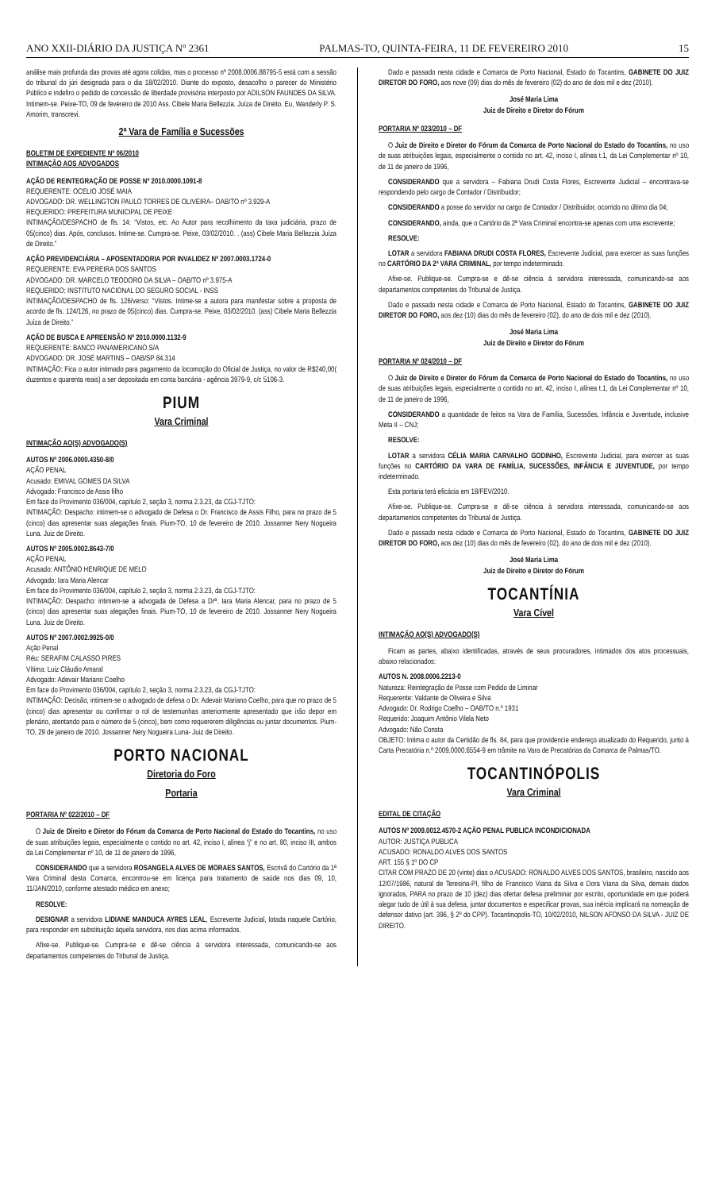ANO XXII-DIÁRIO DA JUSTIÇA Nº 2361 PALMAS-TO, QUINTA-FEIRA, 11 DE FEVEREIRO 2010 15
análise mais profunda das provas até agora colidas, mas o processo nº 2008.0006.88795-5 está com a sessão do tribunal do júri designada para o dia 18/02/2010. Diante do exposto, desacolho o parecer do Ministério Público e indefiro o pedido de concessão de liberdade provisória interposto por ADILSON FAUNDES DA SILVA. Intimem-se. Peixe-TO, 09 de fevereiro de 2010 Ass. Cibele Maria Bellezzia. Juíza de Direito. Eu, Wanderly P. S. Amorim, transcrevi.
2ª Vara de Família e Sucessões
BOLETIM DE EXPEDIENTE Nº 06/2010
INTIMAÇÃO AOS ADVOGADOS
AÇÃO DE REINTEGRAÇÃO DE POSSE Nº 2010.0000.1091-8
REQUERENTE: OCELIO JOSÉ MAIA
ADVOGADO: DR. WELLINGTON PAULO TORRES DE OLIVEIRA– OAB/TO nº 3.929-A
REQUERIDO: PREFEITURA MUNICIPAL DE PEIXE
INTIMAÇÃO/DESPACHO de fls. 14: “Vistos, etc. Ao Autor para recolhimento da taxa judiciária, prazo de 05(cinco) dias. Após, conclusos. Intime-se. Cumpra-se. Peixe, 03/02/2010. . (ass) Cibele Maria Bellezzia Juíza de Direito.”
AÇÃO PREVIDENCIÁRIA – APOSENTADORIA POR INVALIDEZ Nº 2007.0003.1724-0
REQUERENTE: EVA PEREIRA DOS SANTOS
ADVOGADO: DR. MARCELO TEODORO DA SILVA – OAB/TO nº 3.975-A
REQUERIDO: INSTITUTO NACIONAL DO SEGURO SOCIAL - INSS
INTIMAÇÃO/DESPACHO de fls. 126/verso: “Vistos. Intime-se a autora para manifestar sobre a proposta de acordo de fls. 124/126, no prazo de 05(cinco) dias. Cumpra-se. Peixe, 03/02/2010. (ass) Cibele Maria Bellezzia Juíza de Direito.”
AÇÃO DE BUSCA E APREENSÃO Nº 2010.0000.1132-9
REQUERENTE: BANCO PANAMERICANO S/A
ADVOGADO: DR. JOSÉ MARTINS – OAB/SP 84.314
INTIMAÇÃO: Fica o autor intimado para pagamento da locomoção do Oficial de Justiça, no valor de R$240,00( duzentos e quarenta reais) a ser depositada em conta bancária - agência 3979-9, c/c 5106-3.
PIUM
Vara Criminal
INTIMAÇÃO AO(S) ADVOGADO(S)
AUTOS Nº 2006.0000.4350-8/0
AÇÃO PENAL
Acusado: EMIVAL GOMES DA SILVA
Advogado: Francisco de Assis filho
Em face do Provimento 036/004, capítulo 2, seção 3, norma 2.3.23, da CGJ-TJTO:
INTIMAÇÃO: Despacho: intimem-se o advogado de Defesa o Dr. Francisco de Assis Filho, para no prazo de 5 (cinco) dias apresentar suas alegações finais. Pium-TO, 10 de fevereiro de 2010. Jossanner Nery Nogueira Luna. Juiz de Direito.
AUTOS Nº 2005.0002.8643-7/0
AÇÃO PENAL
Acusado: ANTÔNIO HENRIQUE DE MELO
Advogado: Iara Maria Alencar
Em face do Provimento 036/004, capítulo 2, seção 3, norma 2.3.23, da CGJ-TJTO:
INTIMAÇÃO: Despacho: intimem-se a advogada de Defesa a Drª. Iara Maria Alencar, para no prazo de 5 (cinco) dias apresentar suas alegações finais. Pium-TO, 10 de fevereiro de 2010. Jossanner Nery Nogueira Luna. Juiz de Direito.
AUTOS Nº 2007.0002.9925-0/0
Ação Penal
Réu: SERAFIM CALASSO PIRES
Vítima: Luiz Cláudio Amaral
Advogado: Adevair Mariano Coelho
Em face do Provimento 036/004, capítulo 2, seção 3, norma 2.3.23, da CGJ-TJTO:
INTIMAÇÃO: Decisão, intimem-se o advogado de defesa o Dr. Adevair Mariano Coelho, para que no prazo de 5 (cinco) dias apresentar ou confirmar o rol de testemunhas anteriormente apresentado que irão depor em plenário, atentando para o número de 5 (cinco), bem como requererem diligências ou juntar documentos. Pium-TO, 29 de janeiro de 2010. Jossanner Nery Nogueira Luna- Juiz de Direito.
PORTO NACIONAL
Diretoria do Foro
Portaria
PORTARIA Nº 022/2010 – DF
O Juiz de Direito e Diretor do Fórum da Comarca de Porto Nacional do Estado do Tocantins, no uso de suas atribuições legais, especialmente o contido no art. 42, inciso I, alínea “j” e no art. 80, inciso III, ambos da Lei Complementar nº 10, de 11 de janeiro de 1996,
CONSIDERANDO que a servidora ROSANGELA ALVES DE MORAES SANTOS, Escrivã do Cartório da 1ª Vara Criminal desta Comarca, encontrou-se em licença para tratamento de saúde nos dias 09, 10, 11/JAN/2010, conforme atestado médico em anexo;
RESOLVE:
DESIGNAR a servidora LIDIANE MANDUCA AYRES LEAL, Escrevente Judicial, lotada naquele Cartório, para responder em substituição àquela servidora, nos dias acima informados.
Afixe-se. Publique-se. Cumpra-se e dê-se ciência à servidora interessada, comunicando-se aos departamentos competentes do Tribunal de Justiça.
Dado e passado nesta cidade e Comarca de Porto Nacional, Estado do Tocantins, GABINETE DO JUIZ DIRETOR DO FORO, aos nove (09) dias do mês de fevereiro (02) do ano de dois mil e dez (2010).
José Maria Lima
Juiz de Direito e Diretor do Fórum
PORTARIA Nº 023/2010 – DF
O Juiz de Direito e Diretor do Fórum da Comarca de Porto Nacional do Estado do Tocantins, no uso de suas atribuições legais, especialmente o contido no art. 42, inciso I, alínea t.1, da Lei Complementar nº 10, de 11 de janeiro de 1996,
CONSIDERANDO que a servidora – Fabiana Drudi Costa Flores, Escrevente Judicial – encontrava-se respondendo pelo cargo de Contador / Distribuidor;
CONSIDERANDO a posse do servidor no cargo de Contador / Distribuidor, ocorrido no último dia 04;
CONSIDERANDO, ainda, que o Cartório da 2ª Vara Criminal encontra-se apenas com uma escrevente;
RESOLVE:
LOTAR a servidora FABIANA DRUDI COSTA FLORES, Escrevente Judicial, para exercer as suas funções no CARTÓRIO DA 2ª VARA CRIMINAL, por tempo indeterminado.
Afixe-se. Publique-se. Cumpra-se e dê-se ciência à servidora interessada, comunicando-se aos departamentos competentes do Tribunal de Justiça.
Dado e passado nesta cidade e Comarca de Porto Nacional, Estado do Tocantins, GABINETE DO JUIZ DIRETOR DO FORO, aos dez (10) dias do mês de fevereiro (02), do ano de dois mil e dez (2010).
José Maria Lima
Juiz de Direito e Diretor do Fórum
PORTARIA Nº 024/2010 – DF
O Juiz de Direito e Diretor do Fórum da Comarca de Porto Nacional do Estado do Tocantins, no uso de suas atribuições legais, especialmente o contido no art. 42, inciso I, alínea t.1, da Lei Complementar nº 10, de 11 de janeiro de 1996,
CONSIDERANDO a quantidade de feitos na Vara de Família, Sucessões, Infância e Juventude, inclusive Meta II – CNJ;
RESOLVE:
LOTAR a servidora CÉLIA MARIA CARVALHO GODINHO, Escrevente Judicial, para exercer as suas funções no CARTÓRIO DA VARA DE FAMÍLIA, SUCESSÕES, INFÂNCIA E JUVENTUDE, por tempo indeterminado.
Esta portaria terá eficácia em 18/FEV/2010.
Afixe-se. Publique-se. Cumpra-se e dê-se ciência à servidora interessada, comunicando-se aos departamentos competentes do Tribunal de Justiça.
Dado e passado nesta cidade e Comarca de Porto Nacional, Estado do Tocantins, GABINETE DO JUIZ DIRETOR DO FORO, aos dez (10) dias do mês de fevereiro (02), do ano de dois mil e dez (2010).
José Maria Lima
Juiz de Direito e Diretor do Fórum
TOCANTÍNIA
Vara Cível
INTIMAÇÃO AO(S) ADVOGADO(S)
Ficam as partes, abaixo identificadas, através de seus procuradores, intimados dos atos processuais, abaixo relacionados:
AUTOS N. 2008.0006.2213-0
Natureza: Reintegração de Posse com Pedido de Liminar
Requerente: Valdante de Oliveira e Silva
Advogado: Dr. Rodrigo Coelho – OAB/TO n.º 1931
Requerido: Joaquim Antônio Vilela Neto
Advogado: Não Consta
OBJETO: Intima o autor da Certidão de fls. 84, para que providencie endereço atualizado do Requerido, junto à Carta Precatória n.º 2009.0000.6554-9 em trâmite na Vara de Precatórias da Comarca de Palmas/TO.
TOCANTINÓPOLIS
Vara Criminal
EDITAL DE CITAÇÃO
AUTOS Nº 2009.0012.4570-2 AÇÃO PENAL PUBLICA INCONDICIONADA
AUTOR: JUSTIÇA PUBLICA
ACUSADO: RONALDO ALVES DOS SANTOS
ART. 155 § 1º DO CP
CITAR COM PRAZO DE 20 (vinte) dias o ACUSADO: RONALDO ALVES DOS SANTOS, brasileiro, nascido aos 12/07/1986, natural de Teresina-PI, filho de Francisco Viana da Silva e Dora Viana da Silva, demais dados ignorados, PARA no prazo de 10 (dez) dias ofertar defesa preliminar por escrito, oportunidade em que poderá alegar tudo de útil à sua defesa, juntar documentos e especificar provas, sua inércia implicará na nomeação de defensor dativo (art. 396, § 2º do CPP). Tocantinopolis-TO, 10/02/2010, NILSON AFONSO DA SILVA - JUIZ DE DIREITO.